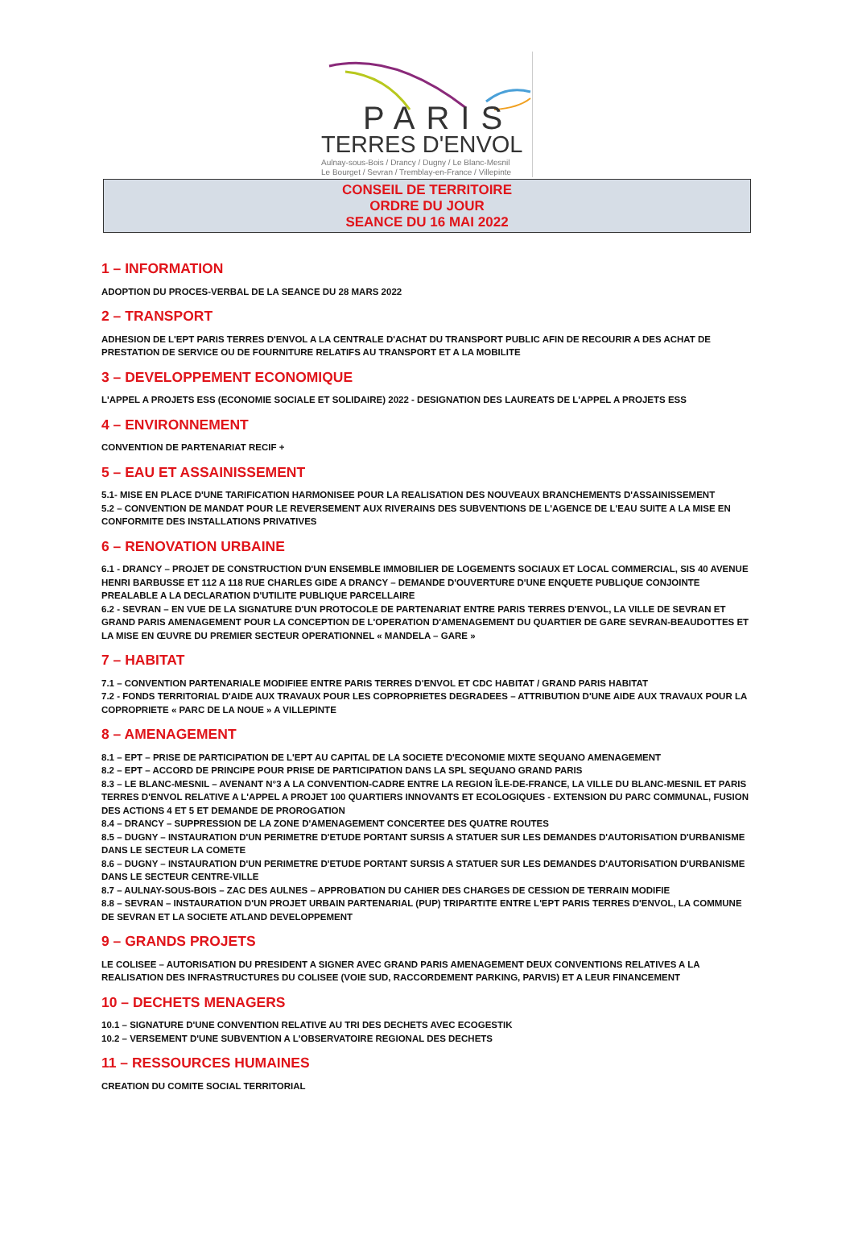PARIS
TERRES D'ENVOL
Aulnay-sous-Bois / Drancy / Dugny / Le Blanc-Mesnil
Le Bourget / Sevran / Tremblay-en-France / Villepinte
CONSEIL DE TERRITOIRE
ORDRE DU JOUR
SEANCE DU 16 MAI 2022
1 – INFORMATION
ADOPTION DU PROCES-VERBAL DE LA SEANCE DU 28 MARS 2022
2 – TRANSPORT
ADHESION DE L'EPT PARIS TERRES D'ENVOL A LA CENTRALE D'ACHAT DU TRANSPORT PUBLIC AFIN DE RECOURIR A DES ACHAT DE PRESTATION DE SERVICE OU DE FOURNITURE RELATIFS AU TRANSPORT ET A LA MOBILITE
3 – DEVELOPPEMENT ECONOMIQUE
L'APPEL A PROJETS ESS (ECONOMIE SOCIALE ET SOLIDAIRE) 2022 - DESIGNATION DES LAUREATS DE L'APPEL A PROJETS ESS
4 – ENVIRONNEMENT
CONVENTION DE PARTENARIAT RECIF +
5 – EAU ET ASSAINISSEMENT
5.1- MISE EN PLACE D'UNE TARIFICATION HARMONISEE POUR LA REALISATION DES NOUVEAUX BRANCHEMENTS D'ASSAINISSEMENT
5.2 – CONVENTION DE MANDAT POUR LE REVERSEMENT AUX RIVERAINS DES SUBVENTIONS DE L'AGENCE DE L'EAU SUITE A LA MISE EN CONFORMITE DES INSTALLATIONS PRIVATIVES
6 – RENOVATION URBAINE
6.1 - DRANCY – PROJET DE CONSTRUCTION D'UN ENSEMBLE IMMOBILIER DE LOGEMENTS SOCIAUX ET LOCAL COMMERCIAL, SIS 40 AVENUE HENRI BARBUSSE ET 112 A 118 RUE CHARLES GIDE A DRANCY – DEMANDE D'OUVERTURE D'UNE ENQUETE PUBLIQUE CONJOINTE PREALABLE A LA DECLARATION D'UTILITE PUBLIQUE PARCELLAIRE
6.2 - SEVRAN – EN VUE DE LA SIGNATURE D'UN PROTOCOLE DE PARTENARIAT ENTRE PARIS TERRES D'ENVOL, LA VILLE DE SEVRAN ET GRAND PARIS AMENAGEMENT POUR LA CONCEPTION DE L'OPERATION D'AMENAGEMENT DU QUARTIER DE GARE SEVRAN-BEAUDOTTES ET LA MISE EN ŒUVRE DU PREMIER SECTEUR OPERATIONNEL « MANDELA – GARE »
7 – HABITAT
7.1 – CONVENTION PARTENARIALE MODIFIEE ENTRE PARIS TERRES D'ENVOL ET CDC HABITAT / GRAND PARIS HABITAT
7.2 - FONDS TERRITORIAL D'AIDE AUX TRAVAUX POUR LES COPROPRIETES DEGRADEES – ATTRIBUTION D'UNE AIDE AUX TRAVAUX POUR LA COPROPRIETE « PARC DE LA NOUE » A VILLEPINTE
8 – AMENAGEMENT
8.1 – EPT – PRISE DE PARTICIPATION DE L'EPT AU CAPITAL DE LA SOCIETE D'ECONOMIE MIXTE SEQUANO AMENAGEMENT
8.2 – EPT – ACCORD DE PRINCIPE POUR PRISE DE PARTICIPATION DANS LA SPL SEQUANO GRAND PARIS
8.3 – LE BLANC-MESNIL – AVENANT N°3 A LA CONVENTION-CADRE ENTRE LA REGION ÎLE-DE-FRANCE, LA VILLE DU BLANC-MESNIL ET PARIS TERRES D'ENVOL RELATIVE A L'APPEL A PROJET 100 QUARTIERS INNOVANTS ET ECOLOGIQUES - EXTENSION DU PARC COMMUNAL, FUSION DES ACTIONS 4 ET 5 ET DEMANDE DE PROROGATION
8.4 – DRANCY – SUPPRESSION DE LA ZONE D'AMENAGEMENT CONCERTEE DES QUATRE ROUTES
8.5 – DUGNY – INSTAURATION D'UN PERIMETRE D'ETUDE PORTANT SURSIS A STATUER SUR LES DEMANDES D'AUTORISATION D'URBANISME DANS LE SECTEUR LA COMETE
8.6 – DUGNY – INSTAURATION D'UN PERIMETRE D'ETUDE PORTANT SURSIS A STATUER SUR LES DEMANDES D'AUTORISATION D'URBANISME DANS LE SECTEUR CENTRE-VILLE
8.7 – AULNAY-SOUS-BOIS – ZAC DES AULNES – APPROBATION DU CAHIER DES CHARGES DE CESSION DE TERRAIN MODIFIE
8.8 – SEVRAN – INSTAURATION D'UN PROJET URBAIN PARTENARIAL (PUP) TRIPARTITE ENTRE L'EPT PARIS TERRES D'ENVOL, LA COMMUNE DE SEVRAN ET LA SOCIETE ATLAND DEVELOPPEMENT
9 – GRANDS PROJETS
LE COLISEE – AUTORISATION DU PRESIDENT A SIGNER AVEC GRAND PARIS AMENAGEMENT DEUX CONVENTIONS RELATIVES A LA REALISATION DES INFRASTRUCTURES DU COLISEE (VOIE SUD, RACCORDEMENT PARKING, PARVIS) ET A LEUR FINANCEMENT
10 – DECHETS MENAGERS
10.1 – SIGNATURE D'UNE CONVENTION RELATIVE AU TRI DES DECHETS AVEC ECOGESTIK
10.2 – VERSEMENT D'UNE SUBVENTION A L'OBSERVATOIRE REGIONAL DES DECHETS
11 – RESSOURCES HUMAINES
CREATION DU COMITE SOCIAL TERRITORIAL